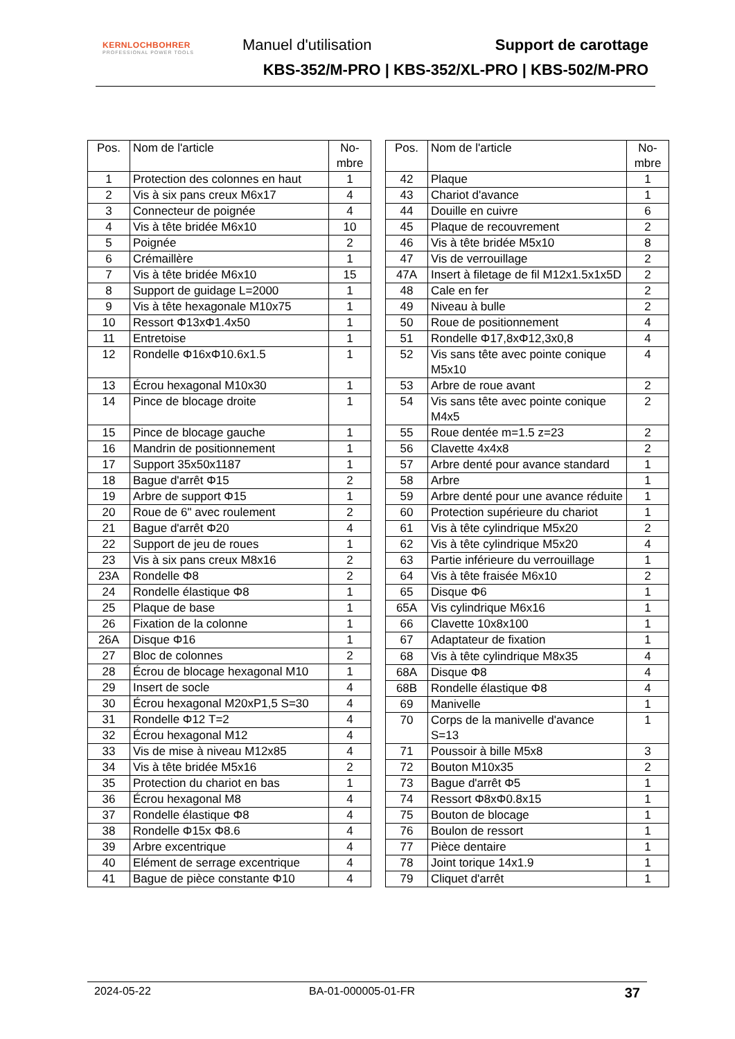KERNLOCHBOHRER
PROFESSIONAL POWER TOOLS
Manuel d'utilisation Support de carottage
KBS-352/M-PRO | KBS-352/XL-PRO | KBS-502/M-PRO
| Pos. | Nom de l'article | No- mbre |
| --- | --- | --- |
| 1 | Protection des colonnes en haut | 1 |
| 2 | Vis à six pans creux M6x17 | 4 |
| 3 | Connecteur de poignée | 4 |
| 4 | Vis à tête bridée M6x10 | 10 |
| 5 | Poignée | 2 |
| 6 | Crémaillère | 1 |
| 7 | Vis à tête bridée M6x10 | 15 |
| 8 | Support de guidage L=2000 | 1 |
| 9 | Vis à tête hexagonale M10x75 | 1 |
| 10 | Ressort Φ13xΦ1.4x50 | 1 |
| 11 | Entretoise | 1 |
| 12 | Rondelle Φ16xΦ10.6x1.5 | 1 |
| 13 | Écrou hexagonal M10x30 | 1 |
| 14 | Pince de blocage droite | 1 |
| 15 | Pince de blocage gauche | 1 |
| 16 | Mandrin de positionnement | 1 |
| 17 | Support 35x50x1187 | 1 |
| 18 | Bague d'arrêt Φ15 | 2 |
| 19 | Arbre de support Φ15 | 1 |
| 20 | Roue de 6" avec roulement | 2 |
| 21 | Bague d'arrêt Φ20 | 4 |
| 22 | Support de jeu de roues | 1 |
| 23 | Vis à six pans creux M8x16 | 2 |
| 23A | Rondelle Φ8 | 2 |
| 24 | Rondelle élastique Φ8 | 1 |
| 25 | Plaque de base | 1 |
| 26 | Fixation de la colonne | 1 |
| 26A | Disque Φ16 | 1 |
| 27 | Bloc de colonnes | 2 |
| 28 | Écrou de blocage hexagonal M10 | 1 |
| 29 | Insert de socle | 4 |
| 30 | Écrou hexagonal M20xP1,5 S=30 | 4 |
| 31 | Rondelle Φ12 T=2 | 4 |
| 32 | Écrou hexagonal M12 | 4 |
| 33 | Vis de mise à niveau M12x85 | 4 |
| 34 | Vis à tête bridée M5x16 | 2 |
| 35 | Protection du chariot en bas | 1 |
| 36 | Écrou hexagonal M8 | 4 |
| 37 | Rondelle élastique Φ8 | 4 |
| 38 | Rondelle Φ15x Φ8.6 | 4 |
| 39 | Arbre excentrique | 4 |
| 40 | Elément de serrage excentrique | 4 |
| 41 | Bague de pièce constante Φ10 | 4 |
| Pos. | Nom de l'article | No- mbre |
| --- | --- | --- |
| 42 | Plaque | 1 |
| 43 | Chariot d'avance | 1 |
| 44 | Douille en cuivre | 6 |
| 45 | Plaque de recouvrement | 2 |
| 46 | Vis à tête bridée M5x10 | 8 |
| 47 | Vis de verrouillage | 2 |
| 47A | Insert à filetage de fil M12x1.5x1x5D | 2 |
| 48 | Cale en fer | 2 |
| 49 | Niveau à bulle | 2 |
| 50 | Roue de positionnement | 4 |
| 51 | Rondelle Φ17,8xΦ12,3x0,8 | 4 |
| 52 | Vis sans tête avec pointe conique M5x10 | 4 |
| 53 | Arbre de roue avant | 2 |
| 54 | Vis sans tête avec pointe conique M4x5 | 2 |
| 55 | Roue dentée m=1.5 z=23 | 2 |
| 56 | Clavette 4x4x8 | 2 |
| 57 | Arbre denté pour avance standard | 1 |
| 58 | Arbre | 1 |
| 59 | Arbre denté pour une avance réduite | 1 |
| 60 | Protection supérieure du chariot | 1 |
| 61 | Vis à tête cylindrique M5x20 | 2 |
| 62 | Vis à tête cylindrique M5x20 | 4 |
| 63 | Partie inférieure du verrouillage | 1 |
| 64 | Vis à tête fraisée M6x10 | 2 |
| 65 | Disque Φ6 | 1 |
| 65A | Vis cylindrique M6x16 | 1 |
| 66 | Clavette 10x8x100 | 1 |
| 67 | Adaptateur de fixation | 1 |
| 68 | Vis à tête cylindrique M8x35 | 4 |
| 68A | Disque Φ8 | 4 |
| 68B | Rondelle élastique Φ8 | 4 |
| 69 | Manivelle | 1 |
| 70 | Corps de la manivelle d'avance S=13 | 1 |
| 71 | Poussoir à bille M5x8 | 3 |
| 72 | Bouton M10x35 | 2 |
| 73 | Bague d'arrêt Φ5 | 1 |
| 74 | Ressort Φ8xΦ0.8x15 | 1 |
| 75 | Bouton de blocage | 1 |
| 76 | Boulon de ressort | 1 |
| 77 | Pièce dentaire | 1 |
| 78 | Joint torique 14x1.9 | 1 |
| 79 | Cliquet d'arrêt | 1 |
2024-05-22 BA-01-000005-01-FR 37